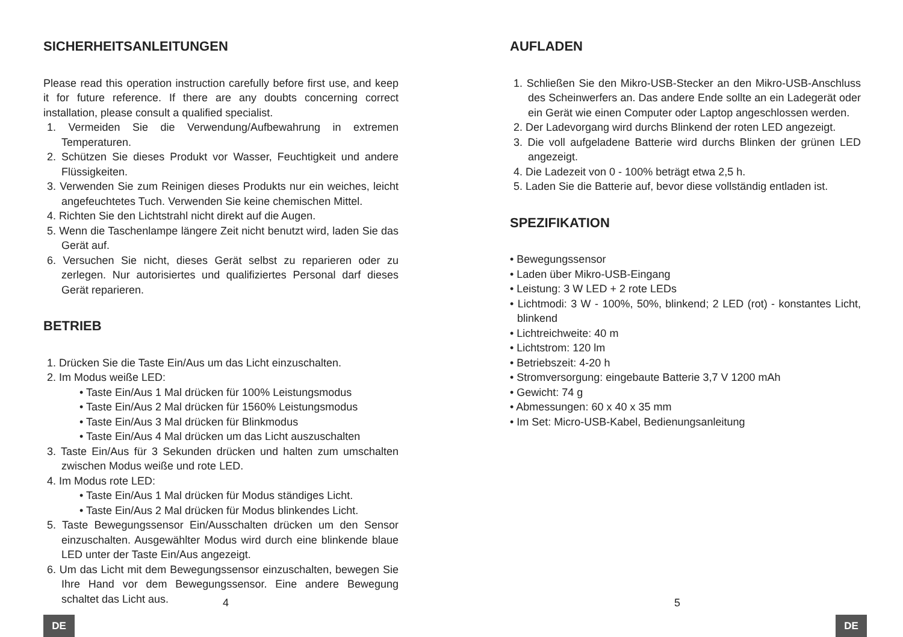SICHERHEITSANLEITUNGEN
Please read this operation instruction carefully before first use, and keep it for future reference. If there are any doubts concerning correct installation, please consult a qualified specialist.
1. Vermeiden Sie die Verwendung/Aufbewahrung in extremen Temperaturen.
2. Schützen Sie dieses Produkt vor Wasser, Feuchtigkeit und andere Flüssigkeiten.
3. Verwenden Sie zum Reinigen dieses Produkts nur ein weiches, leicht angefeuchtetes Tuch. Verwenden Sie keine chemischen Mittel.
4. Richten Sie den Lichtstrahl nicht direkt auf die Augen.
5. Wenn die Taschenlampe längere Zeit nicht benutzt wird, laden Sie das Gerät auf.
6. Versuchen Sie nicht, dieses Gerät selbst zu reparieren oder zu zerlegen. Nur autorisiertes und qualifiziertes Personal darf dieses Gerät reparieren.
BETRIEB
1. Drücken Sie die Taste Ein/Aus um das Licht einzuschalten.
2. Im Modus weiße LED:
• Taste Ein/Aus 1 Mal drücken für 100% Leistungsmodus
• Taste Ein/Aus 2 Mal drücken für 1560% Leistungsmodus
• Taste Ein/Aus 3 Mal drücken für Blinkmodus
• Taste Ein/Aus 4 Mal drücken um das Licht auszuschalten
3. Taste Ein/Aus für 3 Sekunden drücken und halten zum umschalten zwischen Modus weiße und rote LED.
4. Im Modus rote LED:
• Taste Ein/Aus 1 Mal drücken für Modus ständiges Licht.
• Taste Ein/Aus 2 Mal drücken für Modus blinkendes Licht.
5. Taste Bewegungssensor Ein/Ausschalten drücken um den Sensor einzuschalten. Ausgewählter Modus wird durch eine blinkende blaue LED unter der Taste Ein/Aus angezeigt.
6. Um das Licht mit dem Bewegungssensor einzuschalten, bewegen Sie Ihre Hand vor dem Bewegungssensor. Eine andere Bewegung schaltet das Licht aus.
4
DE
AUFLADEN
1. Schließen Sie den Mikro-USB-Stecker an den Mikro-USB-Anschluss des Scheinwerfers an. Das andere Ende sollte an ein Ladegerät oder ein Gerät wie einen Computer oder Laptop angeschlossen werden.
2. Der Ladevorgang wird durchs Blinkend der roten LED angezeigt.
3. Die voll aufgeladene Batterie wird durchs Blinken der grünen LED angezeigt.
4. Die Ladezeit von 0 - 100% beträgt etwa 2,5 h.
5. Laden Sie die Batterie auf, bevor diese vollständig entladen ist.
SPEZIFIKATION
• Bewegungssensor
• Laden über Mikro-USB-Eingang
• Leistung: 3 W LED + 2 rote LEDs
• Lichtmodi: 3 W - 100%, 50%, blinkend; 2 LED (rot) - konstantes Licht, blinkend
• Lichtreichweite: 40 m
• Lichtstrom: 120 lm
• Betriebszeit: 4-20 h
• Stromversorgung: eingebaute Batterie 3,7 V 1200 mAh
• Gewicht: 74 g
• Abmessungen: 60 x 40 x 35 mm
• Im Set: Micro-USB-Kabel, Bedienungsanleitung
5
DE